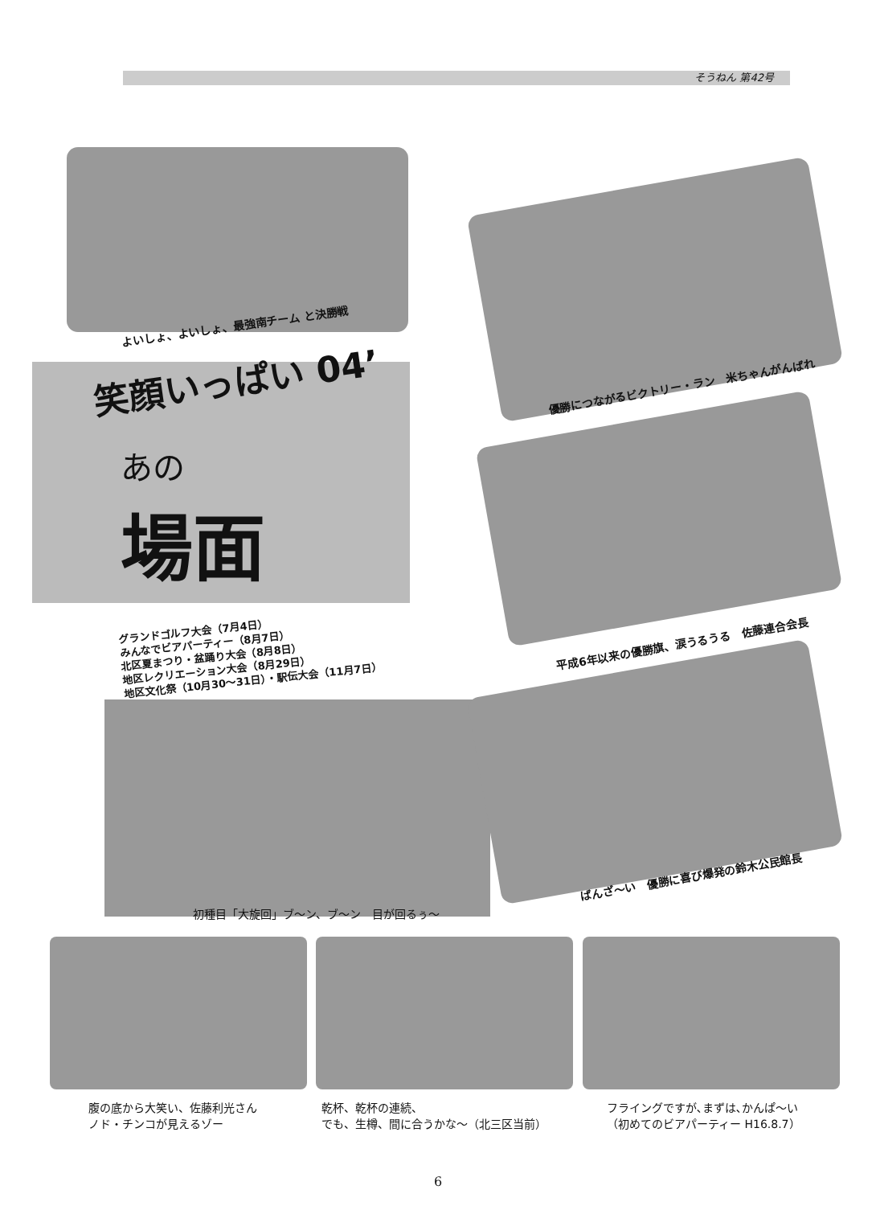そうねん 第42号
よいしょ、よいしょ、最強南チーム と決勝戦
優勝につながるビクトリー・ラン　米ちゃんがんばれ
笑顔いっぱい 04’
あの
場面
グランドゴルフ大会（7月4日）
みんなでビアパーティー（8月7日）
北区夏まつり・盆踊り大会（8月8日）
地区レクリエーション大会（8月29日）
地区文化祭（10月30〜31日）・駅伝大会（11月7日）
平成6年以来の優勝旗、涙うるうる　佐藤連合会長
初種目「大旋回」ブ〜ン、ブ〜ン　目が回るぅ〜
ばんざ〜い　優勝に喜び爆発の鈴木公民館長
腹の底から大笑い、佐藤利光さん
ノド・チンコが見えるゾー
乾杯、乾杯の連続、
でも、生樽、間に合うかな〜（北三区当前）
フライングですが､まずは､かんぱ〜い
（初めてのビアパーティー H16.8.7）
6